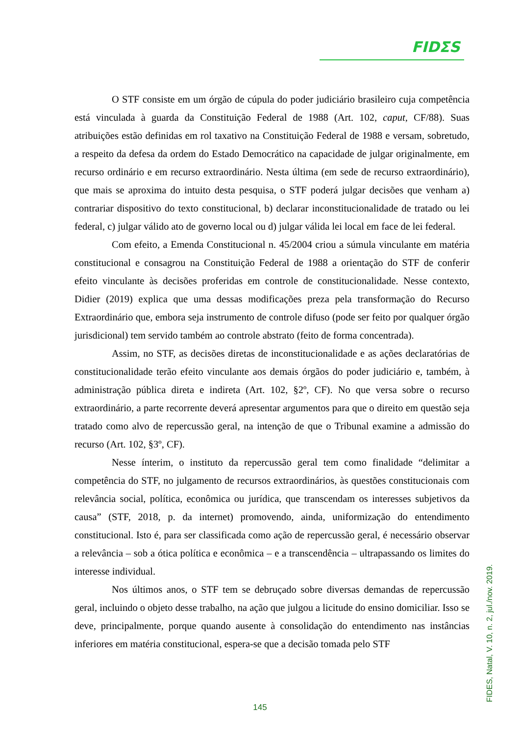FIDΣS
O STF consiste em um órgão de cúpula do poder judiciário brasileiro cuja competência está vinculada à guarda da Constituição Federal de 1988 (Art. 102, caput, CF/88). Suas atribuições estão definidas em rol taxativo na Constituição Federal de 1988 e versam, sobretudo, a respeito da defesa da ordem do Estado Democrático na capacidade de julgar originalmente, em recurso ordinário e em recurso extraordinário. Nesta última (em sede de recurso extraordinário), que mais se aproxima do intuito desta pesquisa, o STF poderá julgar decisões que venham a) contrariar dispositivo do texto constitucional, b) declarar inconstitucionalidade de tratado ou lei federal, c) julgar válido ato de governo local ou d) julgar válida lei local em face de lei federal.
Com efeito, a Emenda Constitucional n. 45/2004 criou a súmula vinculante em matéria constitucional e consagrou na Constituição Federal de 1988 a orientação do STF de conferir efeito vinculante às decisões proferidas em controle de constitucionalidade. Nesse contexto, Didier (2019) explica que uma dessas modificações preza pela transformação do Recurso Extraordinário que, embora seja instrumento de controle difuso (pode ser feito por qualquer órgão jurisdicional) tem servido também ao controle abstrato (feito de forma concentrada).
Assim, no STF, as decisões diretas de inconstitucionalidade e as ações declaratórias de constitucionalidade terão efeito vinculante aos demais órgãos do poder judiciário e, também, à administração pública direta e indireta (Art. 102, §2º, CF). No que versa sobre o recurso extraordinário, a parte recorrente deverá apresentar argumentos para que o direito em questão seja tratado como alvo de repercussão geral, na intenção de que o Tribunal examine a admissão do recurso (Art. 102, §3º, CF).
Nesse ínterim, o instituto da repercussão geral tem como finalidade “delimitar a competência do STF, no julgamento de recursos extraordinários, às questões constitucionais com relevância social, política, econômica ou jurídica, que transcendam os interesses subjetivos da causa” (STF, 2018, p. da internet) promovendo, ainda, uniformização do entendimento constitucional. Isto é, para ser classificada como ação de repercussão geral, é necessário observar a relevância – sob a ótica política e econômica – e a transcendência – ultrapassando os limites do interesse individual.
Nos últimos anos, o STF tem se debruçado sobre diversas demandas de repercussão geral, incluindo o objeto desse trabalho, na ação que julgou a licitude do ensino domiciliar. Isso se deve, principalmente, porque quando ausente à consolidação do entendimento nas instâncias inferiores em matéria constitucional, espera-se que a decisão tomada pelo STF
FIDES, Natal, V. 10, n. 2, jul./nov. 2019.
145